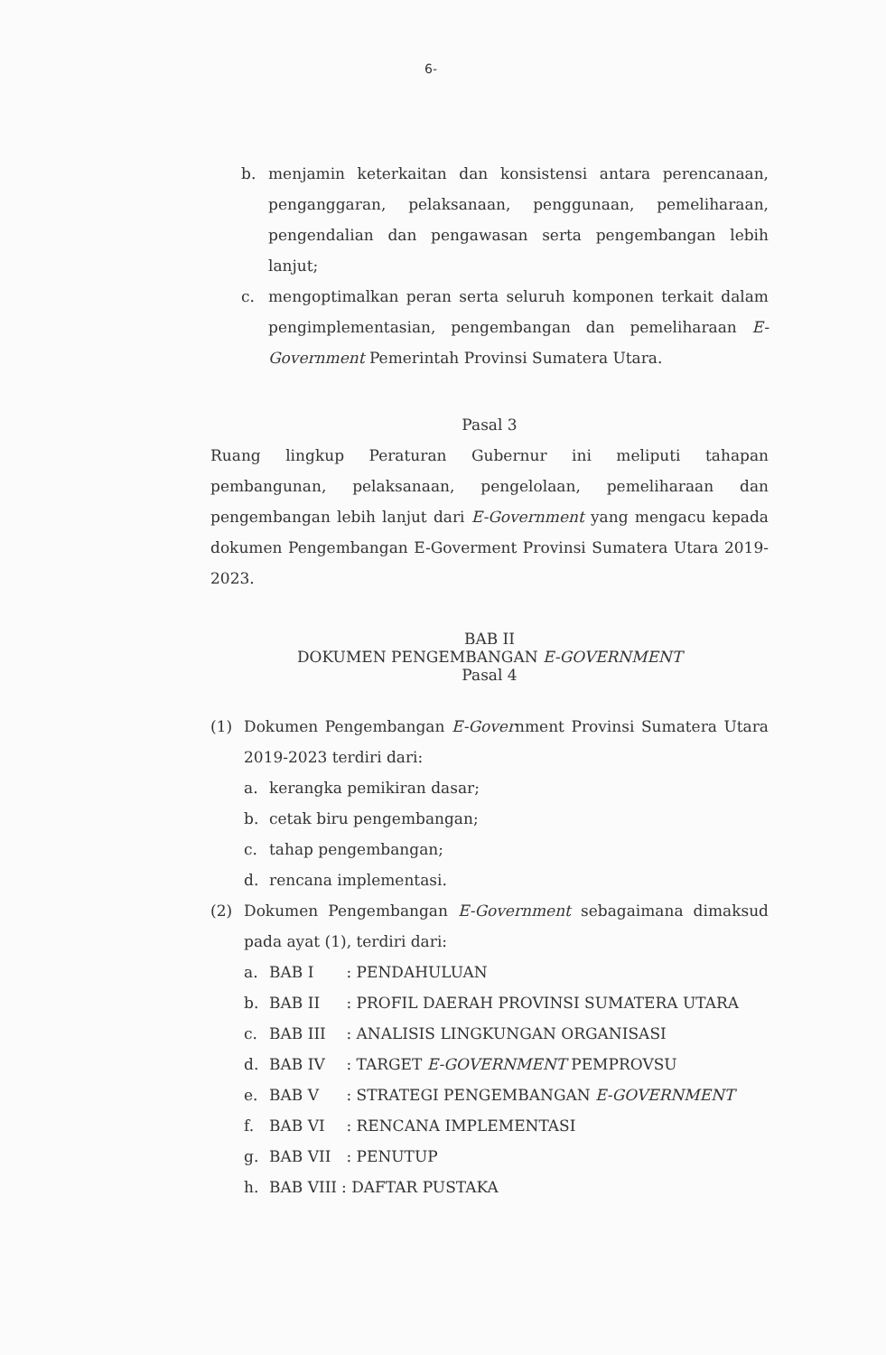6-
b. menjamin keterkaitan dan konsistensi antara perencanaan, penganggaran, pelaksanaan, penggunaan, pemeliharaan, pengendalian dan pengawasan serta pengembangan lebih lanjut;
c. mengoptimalkan peran serta seluruh komponen terkait dalam pengimplementasian, pengembangan dan pemeliharaan E-Government Pemerintah Provinsi Sumatera Utara.
Pasal 3
Ruang lingkup Peraturan Gubernur ini meliputi tahapan pembangunan, pelaksanaan, pengelolaan, pemeliharaan dan pengembangan lebih lanjut dari E-Government yang mengacu kepada dokumen Pengembangan E-Goverment Provinsi Sumatera Utara 2019-2023.
BAB II
DOKUMEN PENGEMBANGAN E-GOVERNMENT
Pasal 4
(1) Dokumen Pengembangan E-Government Provinsi Sumatera Utara 2019-2023 terdiri dari:
a. kerangka pemikiran dasar;
b. cetak biru pengembangan;
c. tahap pengembangan;
d. rencana implementasi.
(2) Dokumen Pengembangan E-Government sebagaimana dimaksud pada ayat (1), terdiri dari:
a. BAB I : PENDAHULUAN
b. BAB II : PROFIL DAERAH PROVINSI SUMATERA UTARA
c. BAB III : ANALISIS LINGKUNGAN ORGANISASI
d. BAB IV : TARGET E-GOVERNMENT PEMPROVSU
e. BAB V : STRATEGI PENGEMBANGAN E-GOVERNMENT
f. BAB VI : RENCANA IMPLEMENTASI
g. BAB VII : PENUTUP
h. BAB VIII: DAFTAR PUSTAKA